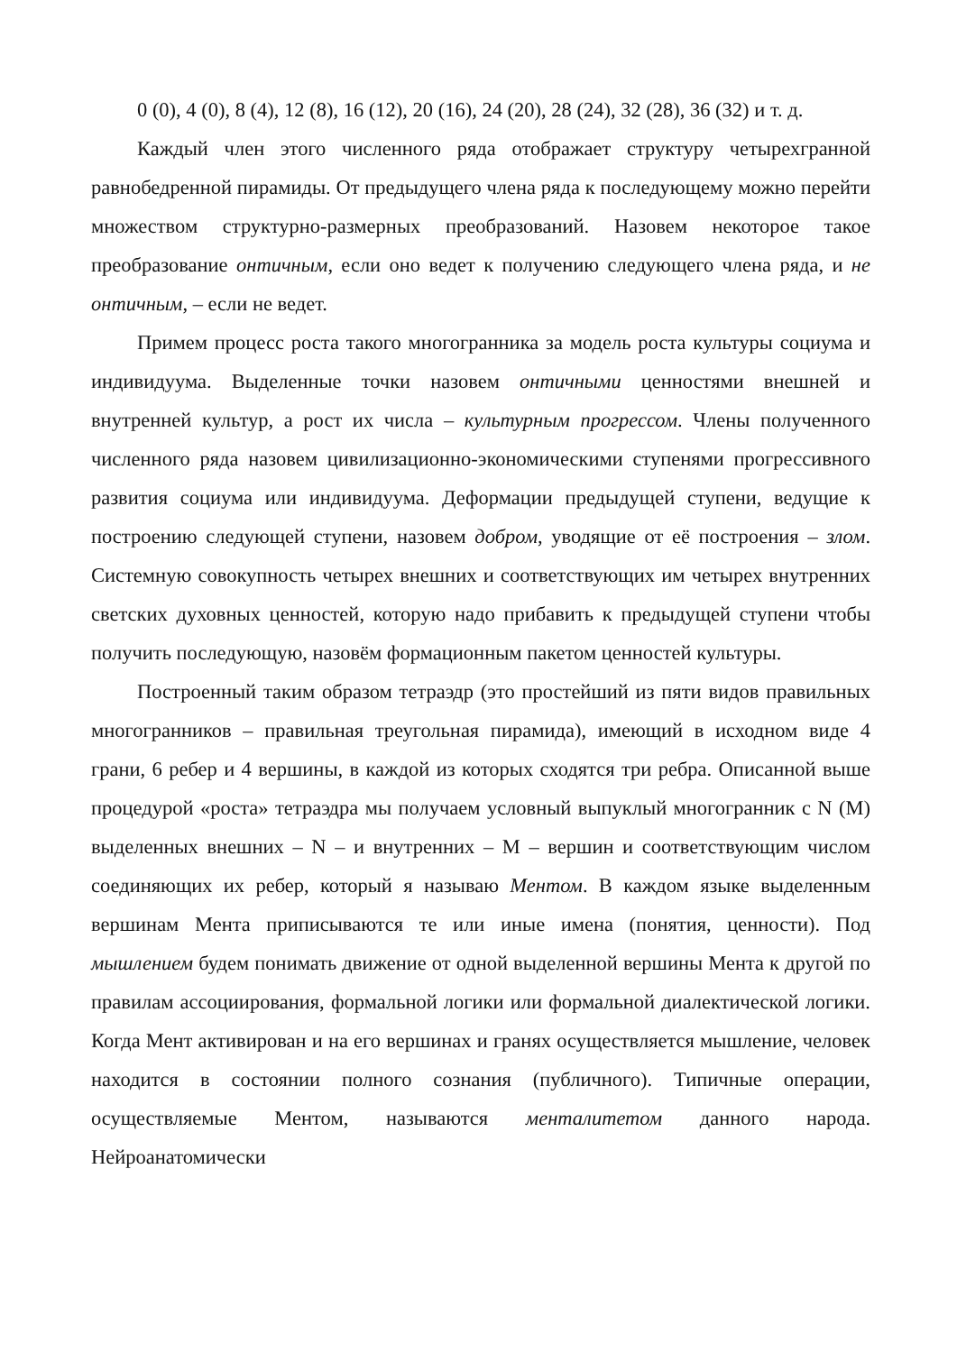0 (0), 4 (0), 8 (4), 12 (8), 16 (12), 20 (16), 24 (20), 28 (24), 32 (28), 36 (32) и т. д.
Каждый член этого численного ряда отображает структуру четырехгранной равнобедренной пирамиды. От предыдущего члена ряда к последующему можно перейти множеством структурно-размерных преобразований. Назовем некоторое такое преобразование онтичным, если оно ведет к получению следующего члена ряда, и не онтичным, – если не ведет.
Примем процесс роста такого многогранника за модель роста культуры социума и индивидуума. Выделенные точки назовем онтичными ценностями внешней и внутренней культур, а рост их числа – культурным прогрессом. Члены полученного численного ряда назовем цивилизационно-экономическими ступенями прогрессивного развития социума или индивидуума. Деформации предыдущей ступени, ведущие к построению следующей ступени, назовем добром, уводящие от её построения – злом. Системную совокупность четырех внешних и соответствующих им четырех внутренних светских духовных ценностей, которую надо прибавить к предыдущей ступени чтобы получить последующую, назовём формационным пакетом ценностей культуры.
Построенный таким образом тетраэдр (это простейший из пяти видов правильных многогранников – правильная треугольная пирамида), имеющий в исходном виде 4 грани, 6 ребер и 4 вершины, в каждой из которых сходятся три ребра. Описанной выше процедурой «роста» тетраэдра мы получаем условный выпуклый многогранник с N (M) выделенных внешних – N – и внутренних – M – вершин и соответствующим числом соединяющих их ребер, который я называю Ментом. В каждом языке выделенным вершинам Мента приписываются те или иные имена (понятия, ценности). Под мышлением будем понимать движение от одной выделенной вершины Мента к другой по правилам ассоциирования, формальной логики или формальной диалектической логики. Когда Мент активирован и на его вершинах и гранях осуществляется мышление, человек находится в состоянии полного сознания (публичного). Типичные операции, осуществляемые Ментом, называются менталитетом данного народа. Нейроанатомически